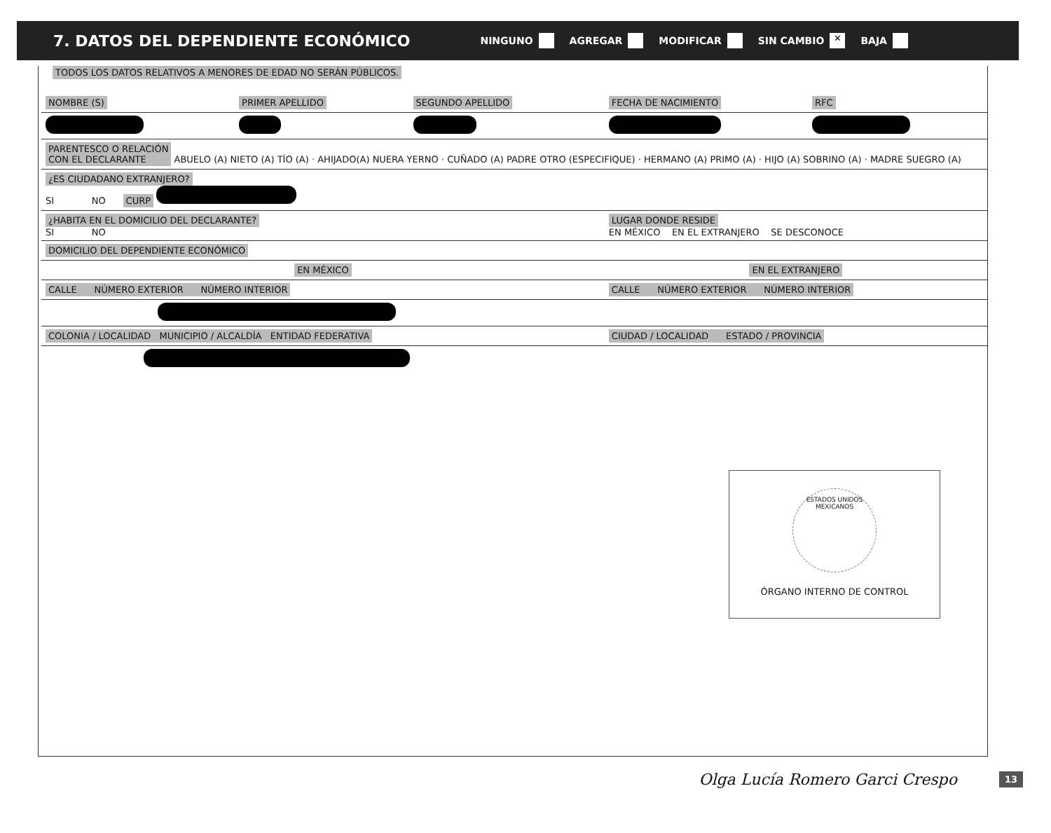7. DATOS DEL DEPENDIENTE ECONÓMICO
NINGUNO AGREGAR MODIFICAR SIN CAMBIO ✕ BAJA
TODOS LOS DATOS RELATIVOS A MENORES DE EDAD NO SERÁN PÚBLICOS.
| NOMBRE (S) | PRIMER APELLIDO | SEGUNDO APELLIDO | FECHA DE NACIMIENTO | RFC |
| PARENTESCO O RELACIÓN CON EL DECLARANTE ABUELO (A) NIETO (A) TÍO (A) · AHIJADO(A) NUERA YERNO · CUÑADO (A) PADRE OTRO (ESPECIFIQUE) · HERMANO (A) PRIMO (A) · HIJO (A) SOBRINO (A) · MADRE SUEGRO (A) | | | | |
| ¿ES CIUDADANO EXTRANJERO? SI NO CURP | | | | |
| ¿HABITA EN EL DOMICILIO DEL DECLARANTE? SI NO | | | LUGAR DONDE RESIDE EN MÉXICO EN EL EXTRANJERO SE DESCONOCE | |
| DOMICILIO DEL DEPENDIENTE ECONÓMICO | | | | |
| EN MÉXICO | | | EN EL EXTRANJERO | |
| CALLE NÚMERO EXTERIOR NÚMERO INTERIOR | | | CALLE NÚMERO EXTERIOR NÚMERO INTERIOR | |
| COLONIA / LOCALIDAD MUNICIPIO / ALCALDÍA ENTIDAD FEDERATIVA | | | CIUDAD / LOCALIDAD ESTADO / PROVINCIA | |
ESTADOS UNIDOS MEXICANOS
ÓRGANO INTERNO DE CONTROL
Olga Lucía Romero Garci Crespo 13